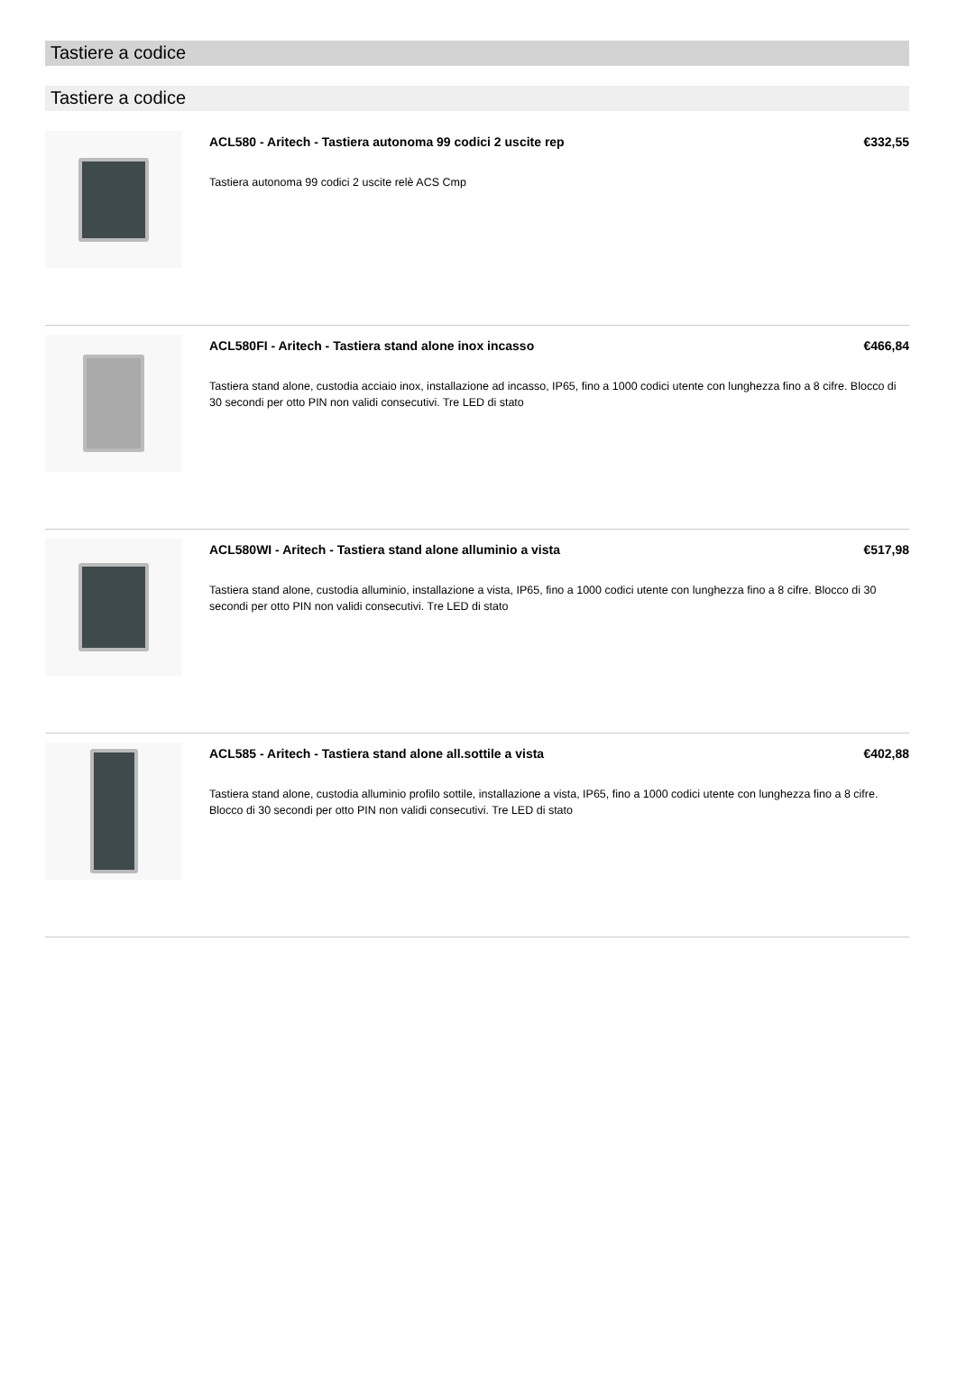Tastiere a codice
Tastiere a codice
ACL580 - Aritech - Tastiera autonoma 99 codici 2 uscite rep €332,55
Tastiera autonoma 99 codici 2 uscite relè ACS Cmp
ACL580FI - Aritech - Tastiera stand alone inox incasso €466,84
Tastiera stand alone, custodia acciaio inox, installazione ad incasso, IP65, fino a 1000 codici utente con lunghezza fino a 8 cifre. Blocco di 30 secondi per otto PIN non validi consecutivi. Tre LED di stato
ACL580WI - Aritech - Tastiera stand alone alluminio a vista €517,98
Tastiera stand alone, custodia alluminio, installazione a vista, IP65, fino a 1000 codici utente con lunghezza fino a 8 cifre. Blocco di 30 secondi per otto PIN non validi consecutivi. Tre LED di stato
ACL585 - Aritech - Tastiera stand alone all.sottile a vista €402,88
Tastiera stand alone, custodia alluminio profilo sottile, installazione a vista, IP65, fino a 1000 codici utente con lunghezza fino a 8 cifre. Blocco di 30 secondi per otto PIN non validi consecutivi. Tre LED di stato